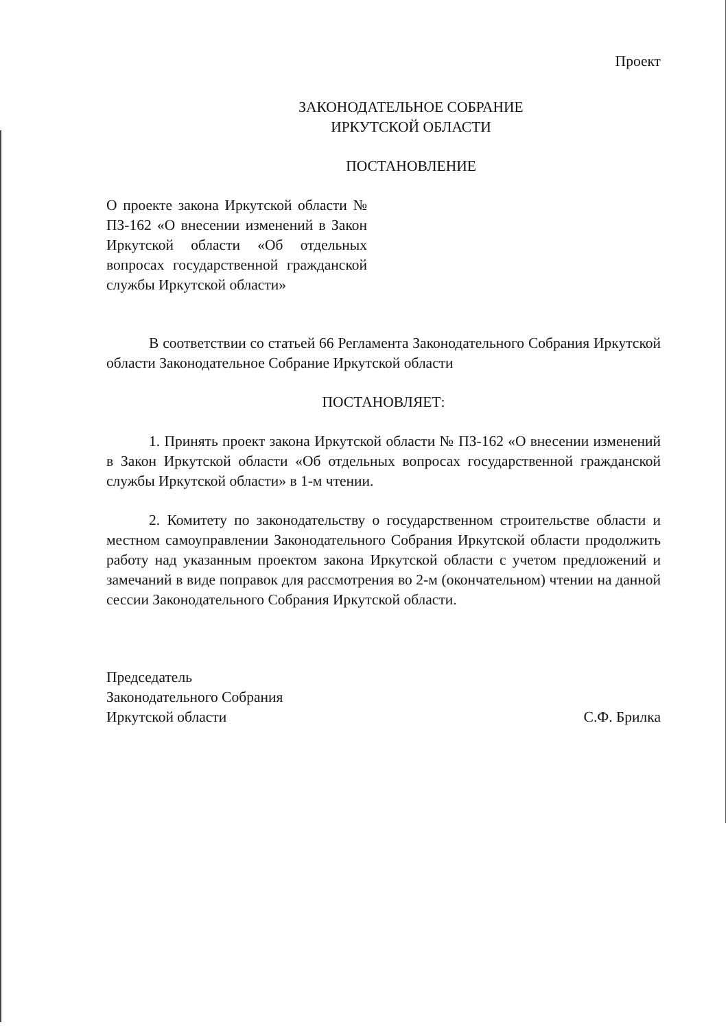Проект
ЗАКОНОДАТЕЛЬНОЕ СОБРАНИЕ
ИРКУТСКОЙ ОБЛАСТИ
ПОСТАНОВЛЕНИЕ
О проекте закона Иркутской области № ПЗ-162 «О внесении изменений в Закон Иркутской области «Об отдельных вопросах государственной гражданской службы Иркутской области»
В соответствии со статьей 66 Регламента Законодательного Собрания Иркутской области Законодательное Собрание Иркутской области
ПОСТАНОВЛЯЕТ:
1. Принять проект закона Иркутской области № ПЗ-162 «О внесении изменений в Закон Иркутской области «Об отдельных вопросах государственной гражданской службы Иркутской области» в 1-м чтении.
2. Комитету по законодательству о государственном строительстве области и местном самоуправлении Законодательного Собрания Иркутской области продолжить работу над указанным проектом закона Иркутской области с учетом предложений и замечаний в виде поправок для рассмотрения во 2-м (окончательном) чтении на данной сессии Законодательного Собрания Иркутской области.
Председатель
Законодательного Собрания
Иркутской области С.Ф. Брилка